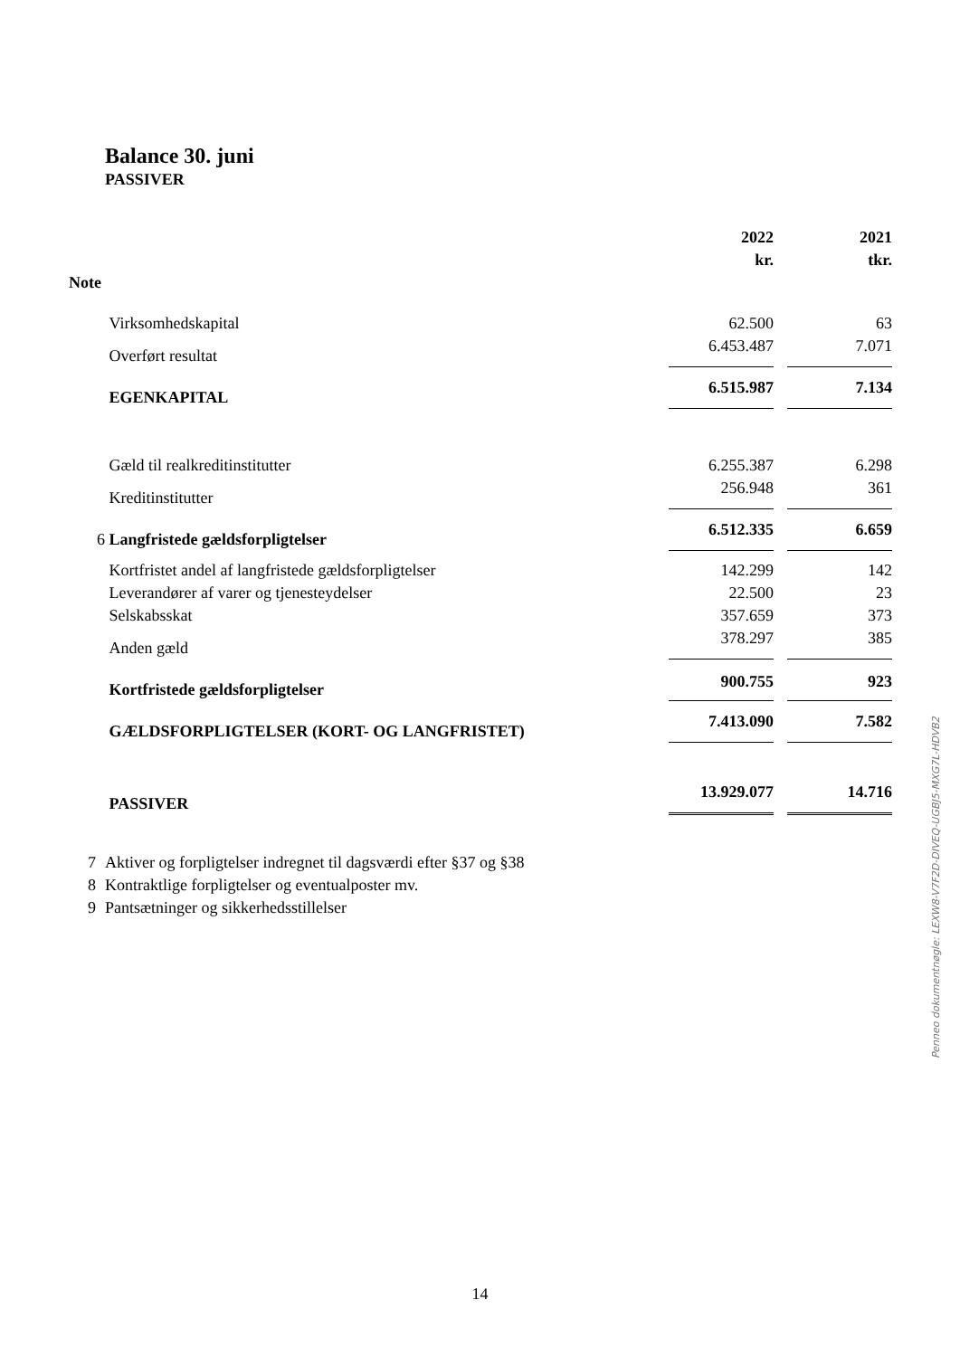Balance 30. juni
PASSIVER
| | | 2022 kr. | | 2021 tkr. |
| Note | | | | |
| | Virksomhedskapital | 62.500 | | 63 |
| | Overført resultat | 6.453.487 | | 7.071 |
| | EGENKAPITAL | 6.515.987 | | 7.134 |
| | Gæld til realkreditinstitutter | 6.255.387 | | 6.298 |
| | Kreditinstitutter | 256.948 | | 361 |
| 6 | Langfristede gældsforpligtelser | 6.512.335 | | 6.659 |
| | Kortfristet andel af langfristede gældsforpligtelser | 142.299 | | 142 |
| | Leverandører af varer og tjenesteydelser | 22.500 | | 23 |
| | Selskabsskat | 357.659 | | 373 |
| | Anden gæld | 378.297 | | 385 |
| | Kortfristede gældsforpligtelser | 900.755 | | 923 |
| | GÆLDSFORPLIGTELSER (KORT- OG LANGFRISTET) | 7.413.090 | | 7.582 |
| | PASSIVER | 13.929.077 | | 14.716 |
7 Aktiver og forpligtelser indregnet til dagsværdi efter §37 og §38
8 Kontraktlige forpligtelser og eventualposter mv.
9 Pantsætninger og sikkerhedsstillelser
Penneo dokumentnøgle: LEXW8-V7F2D-DIVEQ-UGBJ5-MXG7L-HDVB2
14